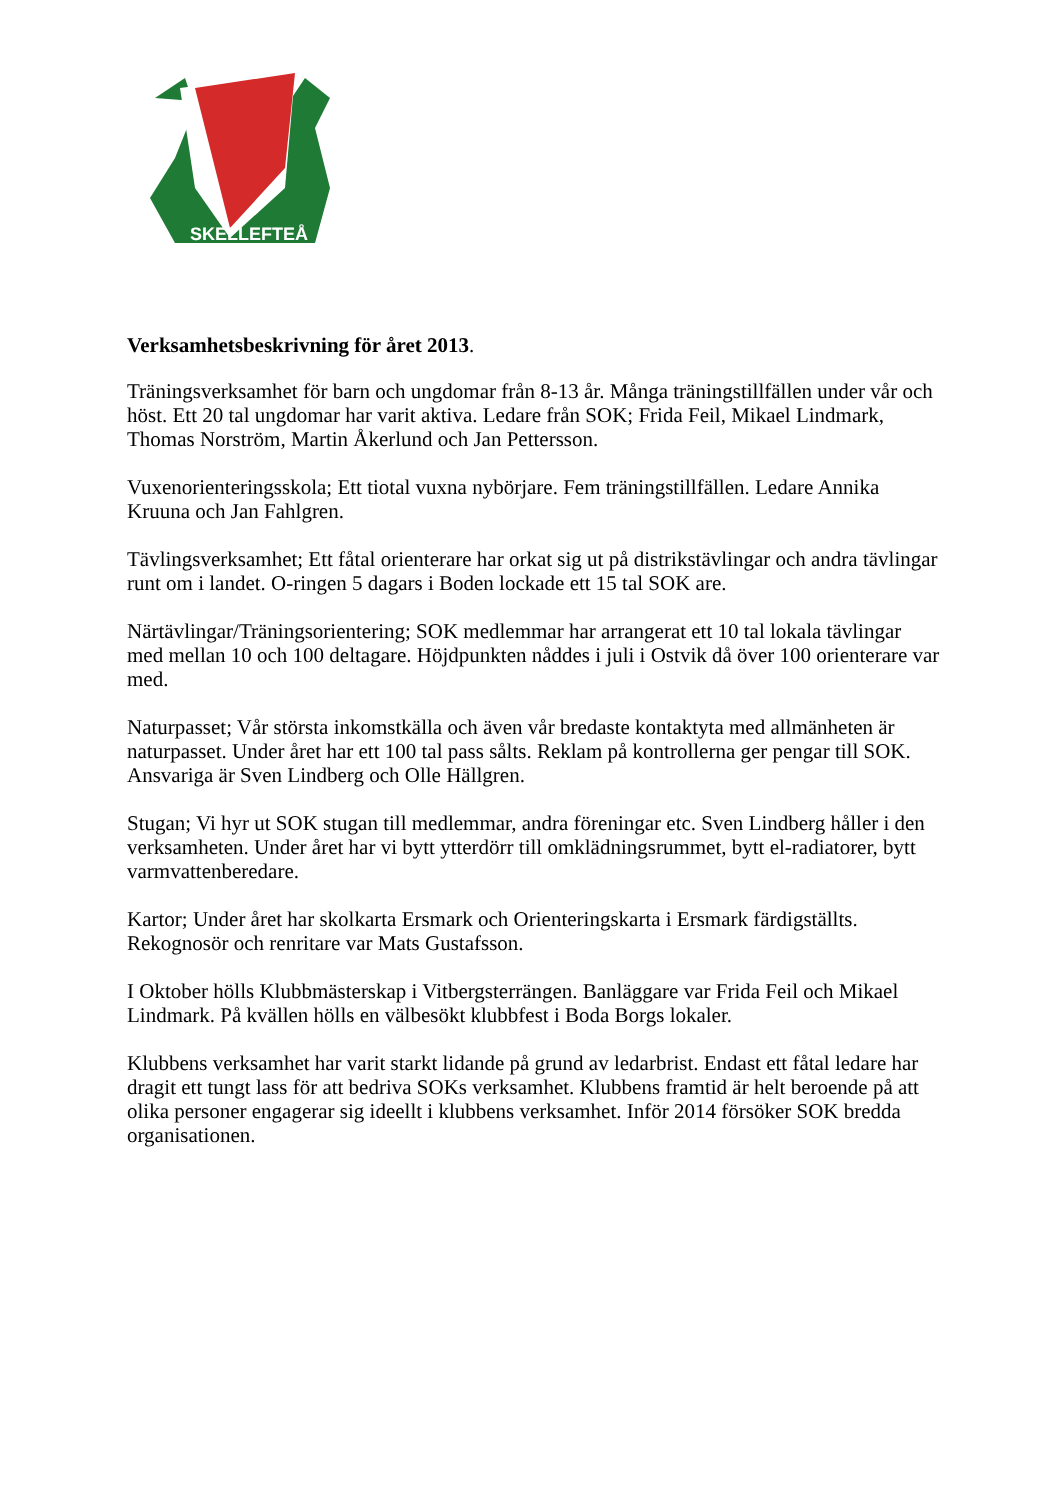SKELLEFTEÅ
Verksamhetsbeskrivning för året 2013.
Träningsverksamhet för barn och ungdomar från 8-13 år. Många träningstillfällen under vår och höst. Ett 20 tal ungdomar har varit aktiva. Ledare från SOK; Frida Feil, Mikael Lindmark, Thomas Norström, Martin Åkerlund och Jan Pettersson.
Vuxenorienteringsskola; Ett tiotal vuxna nybörjare. Fem träningstillfällen. Ledare Annika Kruuna och Jan Fahlgren.
Tävlingsverksamhet; Ett fåtal orienterare har orkat sig ut på distrikstävlingar och andra tävlingar runt om i landet. O-ringen 5 dagars i Boden lockade ett 15 tal SOK are.
Närtävlingar/Träningsorientering; SOK medlemmar har arrangerat ett 10 tal lokala tävlingar med mellan 10 och 100 deltagare. Höjdpunkten nåddes i juli i Ostvik då över 100 orienterare var med.
Naturpasset; Vår största inkomstkälla och även vår bredaste kontaktyta med allmänheten är naturpasset. Under året har ett 100 tal pass sålts. Reklam på kontrollerna ger pengar till SOK. Ansvariga är Sven Lindberg och Olle Hällgren.
Stugan; Vi hyr ut SOK stugan till medlemmar, andra föreningar etc. Sven Lindberg håller i den verksamheten. Under året har vi bytt ytterdörr till omklädningsrummet, bytt el-radiatorer, bytt varmvattenberedare.
Kartor; Under året har skolkarta Ersmark och Orienteringskarta i Ersmark färdigställts. Rekognosör och renritare var Mats Gustafsson.
I Oktober hölls Klubbmästerskap i Vitbergsterrängen. Banläggare var Frida Feil och Mikael Lindmark. På kvällen hölls en välbesökt klubbfest i Boda Borgs lokaler.
Klubbens verksamhet har varit starkt lidande på grund av ledarbrist. Endast ett fåtal ledare har dragit ett tungt lass för att bedriva SOKs verksamhet. Klubbens framtid är helt beroende på att olika personer engagerar sig ideellt i klubbens verksamhet. Inför 2014 försöker SOK bredda organisationen.